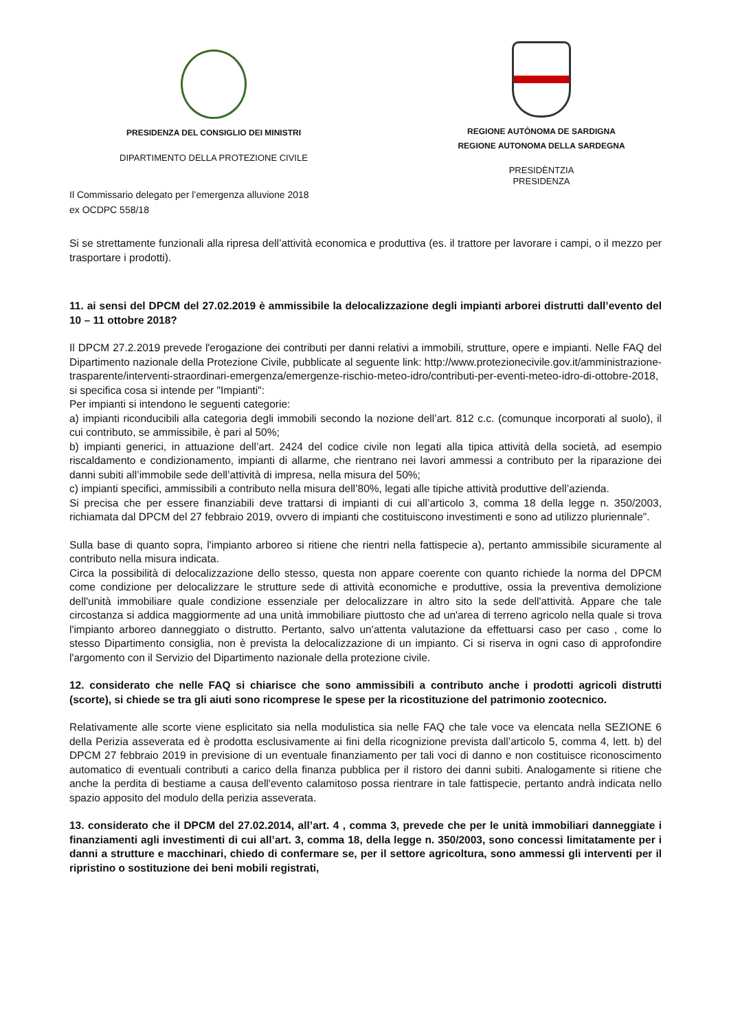PRESIDENZA DEL CONSIGLIO DEI MINISTRI
DIPARTIMENTO DELLA PROTEZIONE CIVILE
REGIONE AUTÒNOMA DE SARDIGNA
REGIONE AUTONOMA DELLA SARDEGNA
PRESIDÈNTZIA
PRESIDENZA
Il Commissario delegato per l’emergenza alluvione 2018
ex OCDPC 558/18
Si se strettamente funzionali alla ripresa dell’attività economica e produttiva (es. il trattore per lavorare i campi, o il mezzo per trasportare i prodotti).
11. ai sensi del DPCM del 27.02.2019 è ammissibile la delocalizzazione degli impianti arborei distrutti dall’evento del 10 – 11 ottobre 2018?
Il DPCM 27.2.2019 prevede l'erogazione dei contributi per danni relativi a immobili, strutture, opere e impianti. Nelle FAQ del Dipartimento nazionale della Protezione Civile, pubblicate al seguente link: http://www.protezionecivile.gov.it/amministrazione-trasparente/interventi-straordinari-emergenza/emergenze-rischio-meteo-idro/contributi-per-eventi-meteo-idro-di-ottobre-2018, si specifica cosa si intende per "Impianti":
Per impianti si intendono le seguenti categorie:
a) impianti riconducibili alla categoria degli immobili secondo la nozione dell’art. 812 c.c. (comunque incorporati al suolo), il cui contributo, se ammissibile, è pari al 50%;
b) impianti generici, in attuazione dell’art. 2424 del codice civile non legati alla tipica attività della società, ad esempio riscaldamento e condizionamento, impianti di allarme, che rientrano nei lavori ammessi a contributo per la riparazione dei danni subiti all’immobile sede dell’attività di impresa, nella misura del 50%;
c) impianti specifici, ammissibili a contributo nella misura dell’80%, legati alle tipiche attività produttive dell’azienda.
Si precisa che per essere finanziabili deve trattarsi di impianti di cui all’articolo 3, comma 18 della legge n. 350/2003, richiamata dal DPCM del 27 febbraio 2019, ovvero di impianti che costituiscono investimenti e sono ad utilizzo pluriennale".
Sulla base di quanto sopra, l'impianto arboreo si ritiene che rientri nella fattispecie a), pertanto ammissibile sicuramente al contributo nella misura indicata.
Circa la possibilità di delocalizzazione dello stesso, questa non appare coerente con quanto richiede la norma del DPCM come condizione per delocalizzare le strutture sede di attività economiche e produttive, ossia la preventiva demolizione dell'unità immobiliare quale condizione essenziale per delocalizzare in altro sito la sede dell'attività. Appare che tale circostanza si addica maggiormente ad una unità immobiliare piuttosto che ad un'area di terreno agricolo nella quale si trova l'impianto arboreo danneggiato o distrutto. Pertanto, salvo un'attenta valutazione da effettuarsi caso per caso , come lo stesso Dipartimento consiglia, non è prevista la delocalizzazione di un impianto. Ci si riserva in ogni caso di approfondire l'argomento con il Servizio del Dipartimento nazionale della protezione civile.
12. considerato che nelle FAQ si chiarisce che sono ammissibili a contributo anche i prodotti agricoli distrutti (scorte), si chiede se tra gli aiuti sono ricomprese le spese per la ricostituzione del patrimonio zootecnico.
Relativamente alle scorte viene esplicitato sia nella modulistica sia nelle FAQ che tale voce va elencata nella SEZIONE 6 della Perizia asseverata ed è prodotta esclusivamente ai fini della ricognizione prevista dall’articolo 5, comma 4, lett. b) del DPCM 27 febbraio 2019 in previsione di un eventuale finanziamento per tali voci di danno e non costituisce riconoscimento automatico di eventuali contributi a carico della finanza pubblica per il ristoro dei danni subiti. Analogamente si ritiene che anche la perdita di bestiame a causa dell'evento calamitoso possa rientrare in tale fattispecie, pertanto andrà indicata nello spazio apposito del modulo della perizia asseverata.
13. considerato che il DPCM del 27.02.2014, all’art. 4 , comma 3, prevede che per le unità immobiliari danneggiate i finanziamenti agli investimenti di cui all’art. 3, comma 18, della legge n. 350/2003, sono concessi limitatamente per i danni a strutture e macchinari, chiedo di confermare se, per il settore agricoltura, sono ammessi gli interventi per il ripristino o sostituzione dei beni mobili registrati,